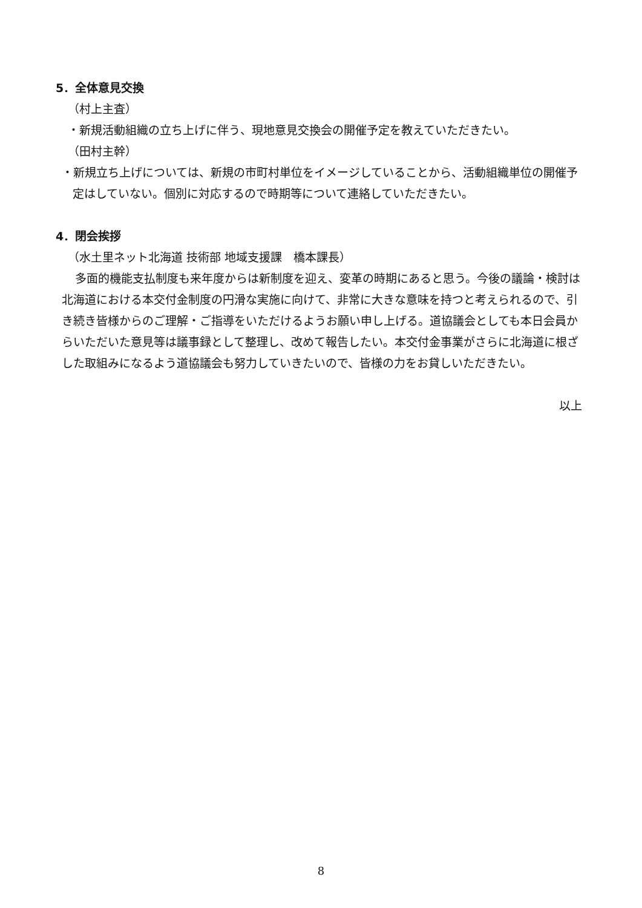5．全体意見交換
（村上主査）
・新規活動組織の立ち上げに伴う、現地意見交換会の開催予定を教えていただきたい。
（田村主幹）
・新規立ち上げについては、新規の市町村単位をイメージしていることから、活動組織単位の開催予定はしていない。個別に対応するので時期等について連絡していただきたい。
4．閉会挨拶
（水土里ネット北海道 技術部 地域支援課　橋本課長）
多面的機能支払制度も来年度からは新制度を迎え、変革の時期にあると思う。今後の議論・検討は北海道における本交付金制度の円滑な実施に向けて、非常に大きな意味を持つと考えられるので、引き続き皆様からのご理解・ご指導をいただけるようお願い申し上げる。道協議会としても本日会員からいただいた意見等は議事録として整理し、改めて報告したい。本交付金事業がさらに北海道に根ざした取組みになるよう道協議会も努力していきたいので、皆様の力をお貸しいただきたい。
以上
8